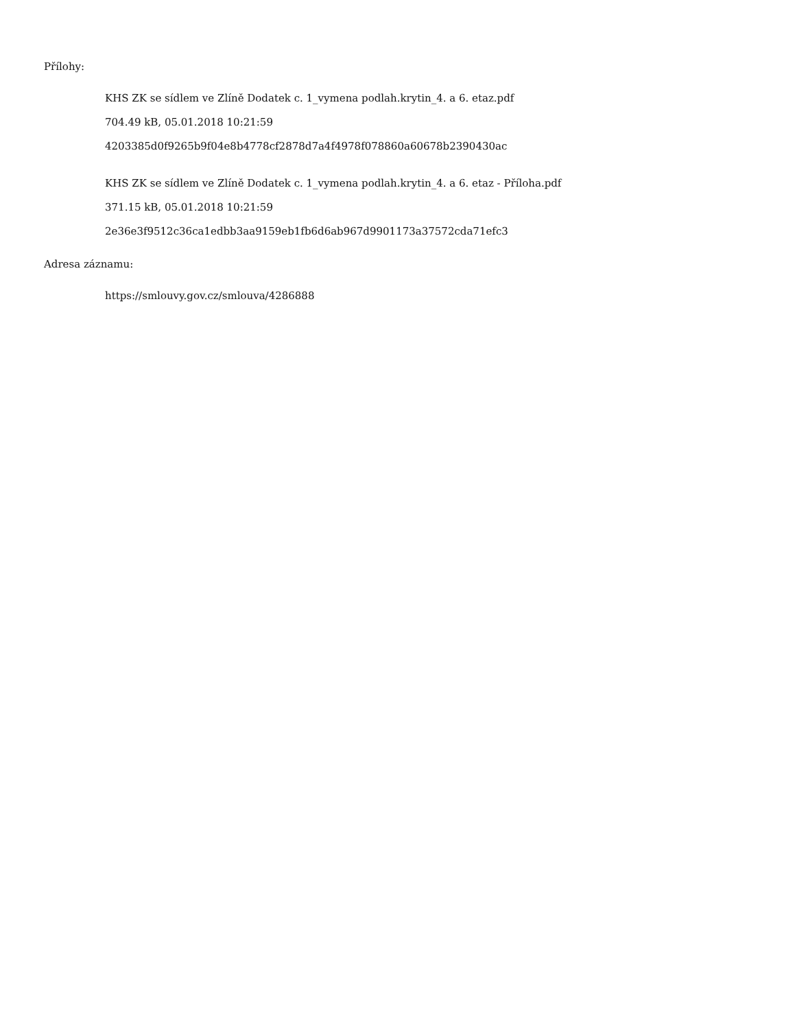Přílohy:
KHS ZK se sídlem ve Zlíně Dodatek c. 1_vymena podlah.krytin_4. a 6. etaz.pdf
704.49 kB, 05.01.2018 10:21:59
4203385d0f9265b9f04e8b4778cf2878d7a4f4978f078860a60678b2390430ac
KHS ZK se sídlem ve Zlíně Dodatek c. 1_vymena podlah.krytin_4. a 6. etaz - Příloha.pdf
371.15 kB, 05.01.2018 10:21:59
2e36e3f9512c36ca1edbb3aa9159eb1fb6d6ab967d9901173a37572cda71efc3
Adresa záznamu:
https://smlouvy.gov.cz/smlouva/4286888